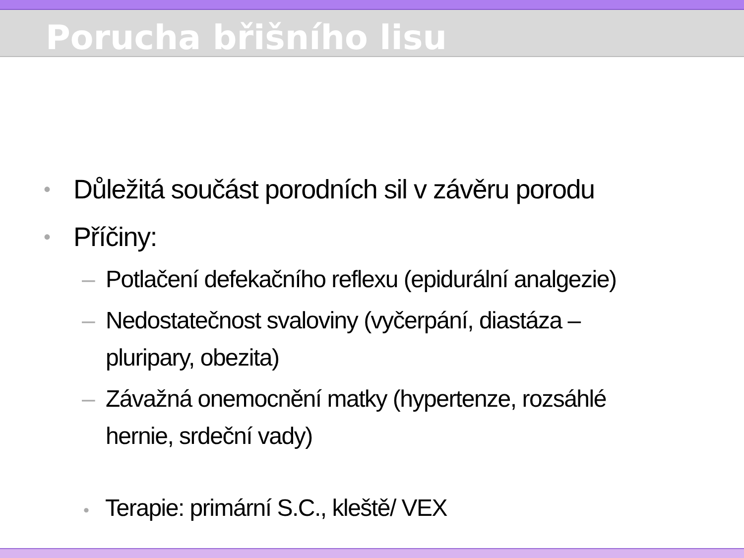Porucha břišního lisu
• Důležitá součást porodních sil v závěru porodu
• Příčiny:
– Potlačení defekačního reflexu (epidurální analgezie)
– Nedostatečnost svaloviny (vyčerpání, diastáza – pluripary, obezita)
– Závažná onemocnění matky (hypertenze, rozsáhlé hernie, srdeční vady)
• Terapie: primární S.C., kleště/ VEX